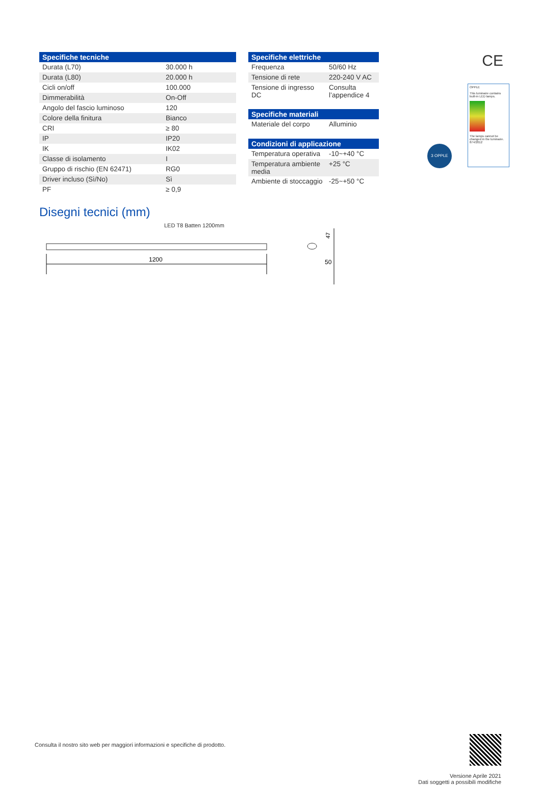| Specifiche tecniche | |
| --- | --- |
| Durata (L70) | 30.000 h |
| Durata (L80) | 20.000 h |
| Cicli on/off | 100.000 |
| Dimmerabilità | On-Off |
| Angolo del fascio luminoso | 120 |
| Colore della finitura | Bianco |
| CRI | ≥ 80 |
| IP | IP20 |
| IK | IK02 |
| Classe di isolamento | I |
| Gruppo di rischio (EN 62471) | RG0 |
| Driver incluso (Sì/No) | Sì |
| PF | ≥ 0,9 |
| Specifiche elettriche | |
| --- | --- |
| Frequenza | 50/60 Hz |
| Tensione di rete | 220-240 V AC |
| Tensione di ingresso DC | Consulta l’appendice 4 |
| Specifiche materiali | |
| --- | --- |
| Materiale del corpo | Alluminio |
| Condizioni di applicazione | |
| --- | --- |
| Temperatura operativa | -10~+40 °C |
| Temperatura ambiente media | +25 °C |
| Ambiente di stoccaggio | -25~+50 °C |
CE
OPPLE
This luminaire contains built-in LED lamps.
The lamps cannot be changed in the luminaire.
874/2012
3 OPPLE
Disegni tecnici (mm)
LED T8 Batten 1200mm
1200
47
50
Versione Aprile 2021
Dati soggetti a possibili modifiche
Consulta il nostro sito web per maggiori informazioni e specifiche di prodotto.